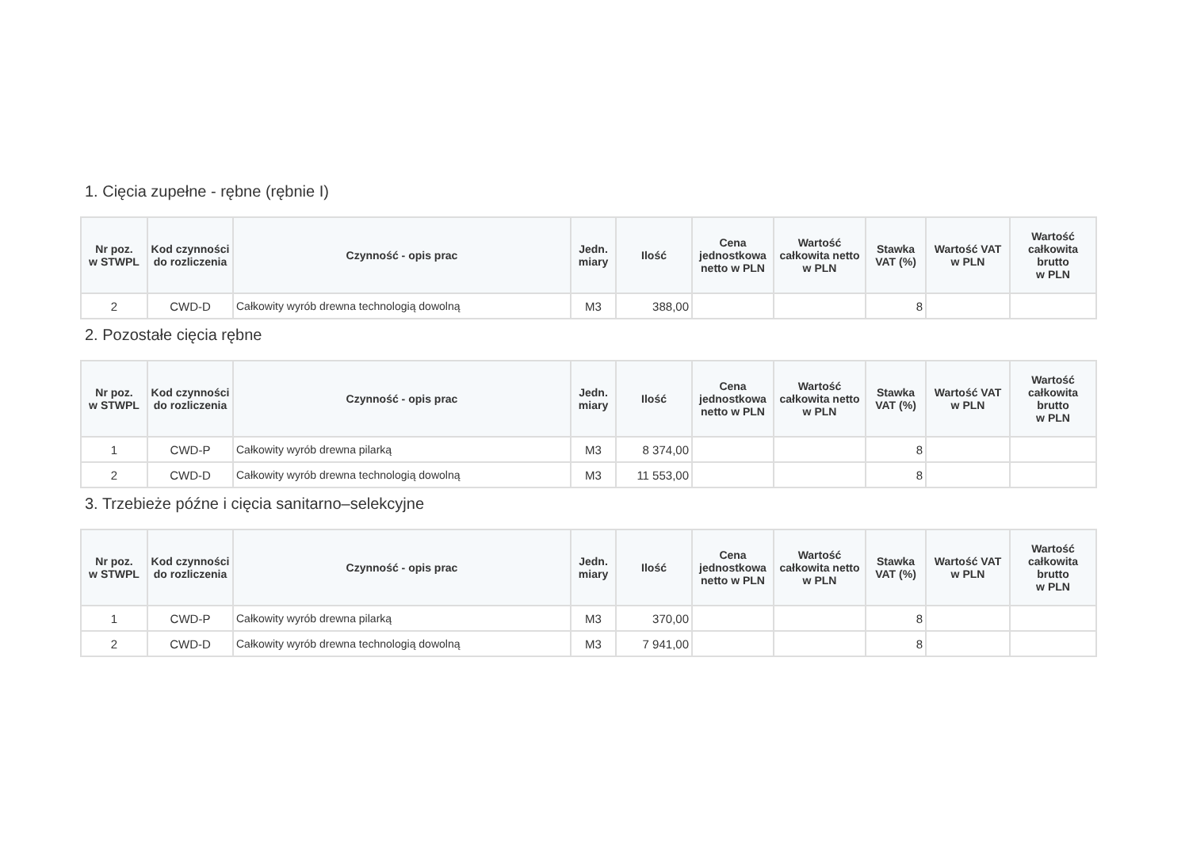1. Cięcia zupełne - rębne (rębnie I)
| Nr poz. w STWPL | Kod czynności do rozliczenia | Czynność - opis prac | Jedn. miary | Ilość | Cena jednostkowa netto w PLN | Wartość całkowita netto w PLN | Stawka VAT (%) | Wartość VAT w PLN | Wartość całkowita brutto w PLN |
| --- | --- | --- | --- | --- | --- | --- | --- | --- | --- |
| 2 | CWD-D | Całkowity wyrób drewna technologią dowolną | M3 | 388,00 | | | 8 | | |
2. Pozostałe cięcia rębne
| Nr poz. w STWPL | Kod czynności do rozliczenia | Czynność - opis prac | Jedn. miary | Ilość | Cena jednostkowa netto w PLN | Wartość całkowita netto w PLN | Stawka VAT (%) | Wartość VAT w PLN | Wartość całkowita brutto w PLN |
| --- | --- | --- | --- | --- | --- | --- | --- | --- | --- |
| 1 | CWD-P | Całkowity wyrób drewna pilarką | M3 | 8 374,00 | | | 8 | | |
| 2 | CWD-D | Całkowity wyrób drewna technologią dowolną | M3 | 11 553,00 | | | 8 | | |
3. Trzebieże późne i cięcia sanitarno–selekcyjne
| Nr poz. w STWPL | Kod czynności do rozliczenia | Czynność - opis prac | Jedn. miary | Ilość | Cena jednostkowa netto w PLN | Wartość całkowita netto w PLN | Stawka VAT (%) | Wartość VAT w PLN | Wartość całkowita brutto w PLN |
| --- | --- | --- | --- | --- | --- | --- | --- | --- | --- |
| 1 | CWD-P | Całkowity wyrób drewna pilarką | M3 | 370,00 | | | 8 | | |
| 2 | CWD-D | Całkowity wyrób drewna technologią dowolną | M3 | 7 941,00 | | | 8 | | |